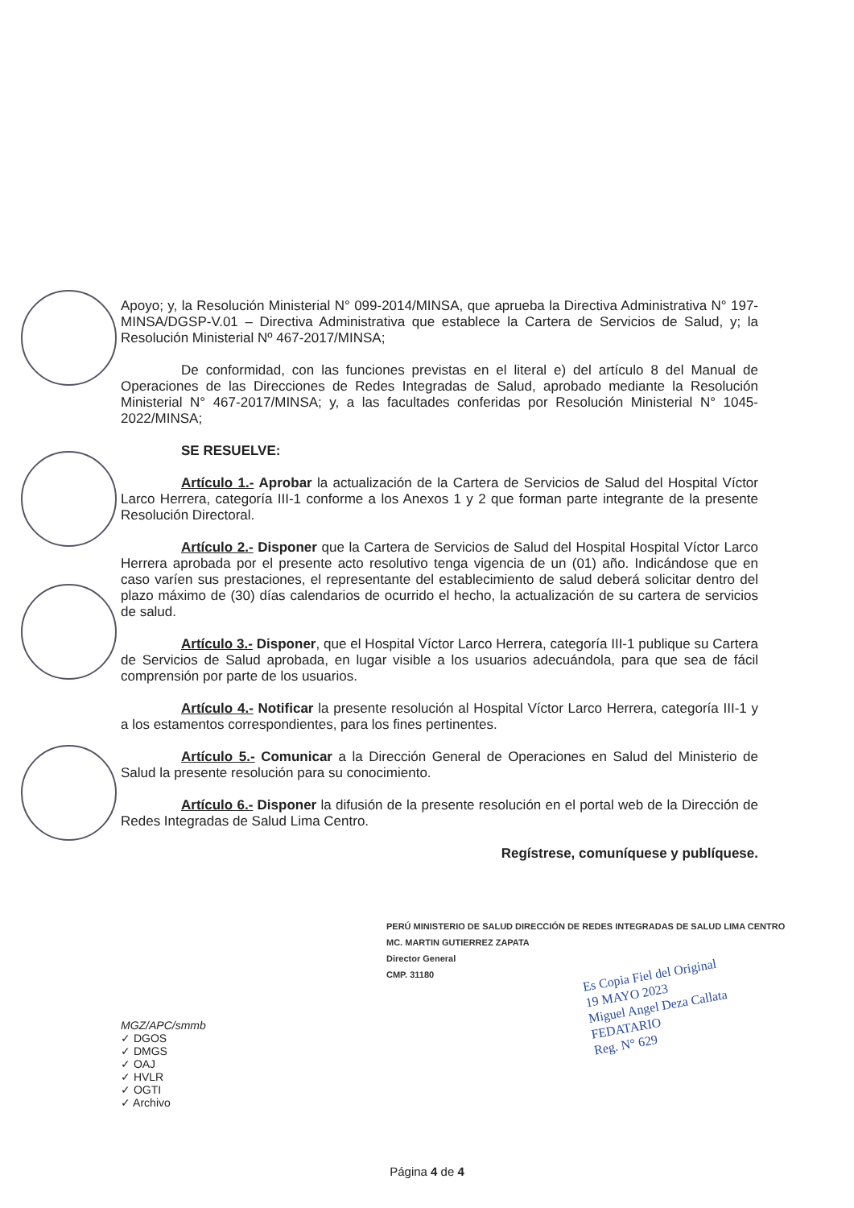Apoyo; y, la Resolución Ministerial N° 099-2014/MINSA, que aprueba la Directiva Administrativa N° 197-MINSA/DGSP-V.01 – Directiva Administrativa que establece la Cartera de Servicios de Salud, y; la Resolución Ministerial Nº 467-2017/MINSA;
De conformidad, con las funciones previstas en el literal e) del artículo 8 del Manual de Operaciones de las Direcciones de Redes Integradas de Salud, aprobado mediante la Resolución Ministerial N° 467-2017/MINSA; y, a las facultades conferidas por Resolución Ministerial N° 1045-2022/MINSA;
SE RESUELVE:
Artículo 1.- Aprobar la actualización de la Cartera de Servicios de Salud del Hospital Víctor Larco Herrera, categoría III-1 conforme a los Anexos 1 y 2 que forman parte integrante de la presente Resolución Directoral.
Artículo 2.- Disponer que la Cartera de Servicios de Salud del Hospital Hospital Víctor Larco Herrera aprobada por el presente acto resolutivo tenga vigencia de un (01) año. Indicándose que en caso varíen sus prestaciones, el representante del establecimiento de salud deberá solicitar dentro del plazo máximo de (30) días calendarios de ocurrido el hecho, la actualización de su cartera de servicios de salud.
Artículo 3.- Disponer, que el Hospital Víctor Larco Herrera, categoría III-1 publique su Cartera de Servicios de Salud aprobada, en lugar visible a los usuarios adecuándola, para que sea de fácil comprensión por parte de los usuarios.
Artículo 4.- Notificar la presente resolución al Hospital Víctor Larco Herrera, categoría III-1 y a los estamentos correspondientes, para los fines pertinentes.
Artículo 5.- Comunicar a la Dirección General de Operaciones en Salud del Ministerio de Salud la presente resolución para su conocimiento.
Artículo 6.- Disponer la difusión de la presente resolución en el portal web de la Dirección de Redes Integradas de Salud Lima Centro.
Regístrese, comuníquese y publíquese.
PERÚ MINISTERIO DE SALUD DIRECCIÓN DE REDES INTEGRADAS DE SALUD LIMA CENTRO
MC. MARTIN GUTIERREZ ZAPATA
Director General
CMP. 31180
Es Copia Fiel del Original
19 MAYO 2023
Miguel Angel Deza Callata
FEDATARIO
Reg. N° 629
MGZ/APC/smmb
✓ DGOS
✓ DMGS
✓ OAJ
✓ HVLR
✓ OGTI
✓ Archivo
Página 4 de 4